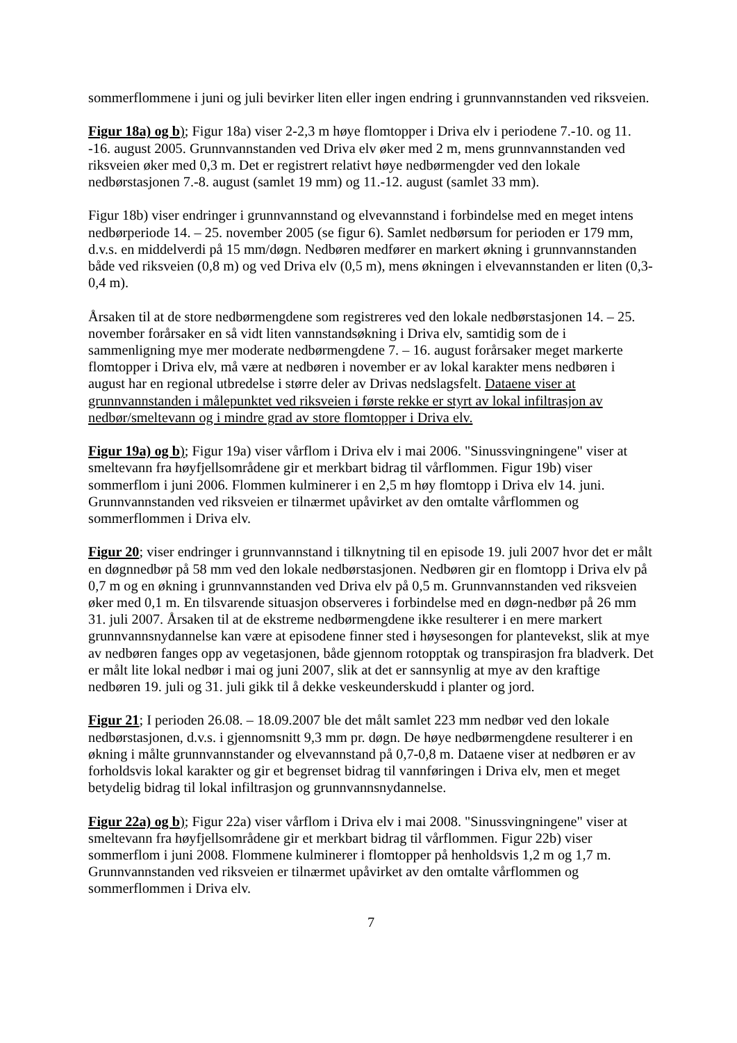sommerflommene i juni og juli bevirker liten eller ingen endring i grunnvannstanden ved riksveien.
Figur 18a) og b); Figur 18a) viser 2-2,3 m høye flomtopper i Driva elv i periodene 7.-10. og 11. -16. august 2005. Grunnvannstanden ved Driva elv øker med 2 m, mens grunnvannstanden ved riksveien øker med 0,3 m. Det er registrert relativt høye nedbørmengder ved den lokale nedbørstasjonen 7.-8. august (samlet 19 mm) og 11.-12. august (samlet 33 mm).
Figur 18b) viser endringer i grunnvannstand og elvevannstand i forbindelse med en meget intens nedbørperiode 14. – 25. november 2005 (se figur 6). Samlet nedbørsum for perioden er 179 mm, d.v.s. en middelverdi på 15 mm/døgn. Nedbøren medfører en markert økning i grunnvannstanden både ved riksveien (0,8 m) og ved Driva elv (0,5 m), mens økningen i elvevannstanden er liten (0,3-0,4 m).
Årsaken til at de store nedbørmengdene som registreres ved den lokale nedbørstasjonen 14. – 25. november forårsaker en så vidt liten vannstandsøkning i Driva elv, samtidig som de i sammenligning mye mer moderate nedbørmengdene 7. – 16. august forårsaker meget markerte flomtopper i Driva elv, må være at nedbøren i november er av lokal karakter mens nedbøren i august har en regional utbredelse i større deler av Drivas nedslagsfelt. Dataene viser at grunnvannstanden i målepunktet ved riksveien i første rekke er styrt av lokal infiltrasjon av nedbør/smeltevann og i mindre grad av store flomtopper i Driva elv.
Figur 19a) og b); Figur 19a) viser vårflom i Driva elv i mai 2006. "Sinussvingningene" viser at smeltevann fra høyfjellsområdene gir et merkbart bidrag til vårflommen. Figur 19b) viser sommerflom i juni 2006. Flommen kulminerer i en 2,5 m høy flomtopp i Driva elv 14. juni. Grunnvannstanden ved riksveien er tilnærmet upåvirket av den omtalte vårflommen og sommerflommen i Driva elv.
Figur 20; viser endringer i grunnvannstand i tilknytning til en episode 19. juli 2007 hvor det er målt en døgnnedbør på 58 mm ved den lokale nedbørstasjonen. Nedbøren gir en flomtopp i Driva elv på 0,7 m og en økning i grunnvannstanden ved Driva elv på 0,5 m. Grunnvannstanden ved riksveien øker med 0,1 m. En tilsvarende situasjon observeres i forbindelse med en døgn-nedbør på 26 mm 31. juli 2007. Årsaken til at de ekstreme nedbørmengdene ikke resulterer i en mere markert grunnvannsnydannelse kan være at episodene finner sted i høysesongen for plantevekst, slik at mye av nedbøren fanges opp av vegetasjonen, både gjennom rotopptak og transpirasjon fra bladverk. Det er målt lite lokal nedbør i mai og juni 2007, slik at det er sannsynlig at mye av den kraftige nedbøren 19. juli og 31. juli gikk til å dekke veskeunderskudd i planter og jord.
Figur 21; I perioden 26.08. – 18.09.2007 ble det målt samlet 223 mm nedbør ved den lokale nedbørstasjonen, d.v.s. i gjennomsnitt 9,3 mm pr. døgn. De høye nedbørmengdene resulterer i en økning i målte grunnvannstander og elvevannstand på 0,7-0,8 m. Dataene viser at nedbøren er av forholdsvis lokal karakter og gir et begrenset bidrag til vannføringen i Driva elv, men et meget betydelig bidrag til lokal infiltrasjon og grunnvannsnydannelse.
Figur 22a) og b); Figur 22a) viser vårflom i Driva elv i mai 2008. "Sinussvingningene" viser at smeltevann fra høyfjellsområdene gir et merkbart bidrag til vårflommen. Figur 22b) viser sommerflom i juni 2008. Flommene kulminerer i flomtopper på henholdsvis 1,2 m og 1,7 m. Grunnvannstanden ved riksveien er tilnærmet upåvirket av den omtalte vårflommen og sommerflommen i Driva elv.
7